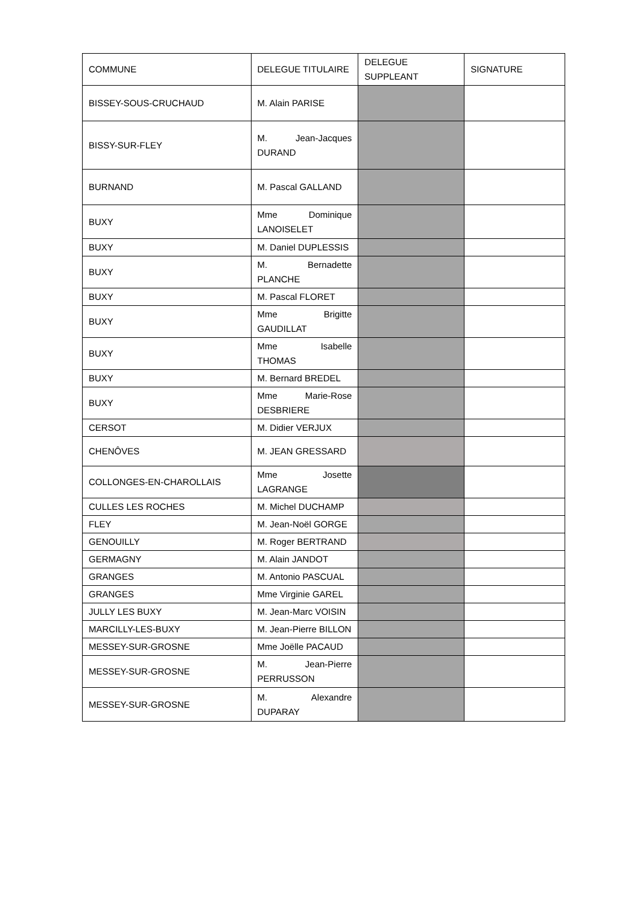| COMMUNE | DELEGUE TITULAIRE | DELEGUE SUPPLEANT | SIGNATURE |
| --- | --- | --- | --- |
| BISSEY-SOUS-CRUCHAUD | M. Alain PARISE | | |
| BISSY-SUR-FLEY | M. Jean-Jacques DURAND | | |
| BURNAND | M. Pascal GALLAND | | |
| BUXY | Mme Dominique LANOISELET | | |
| BUXY | M. Daniel DUPLESSIS | | |
| BUXY | M. Bernadette PLANCHE | | |
| BUXY | M. Pascal FLORET | | |
| BUXY | Mme Brigitte GAUDILLAT | | |
| BUXY | Mme Isabelle THOMAS | | |
| BUXY | M. Bernard BREDEL | | |
| BUXY | Mme Marie-Rose DESBRIERE | | |
| CERSOT | M. Didier VERJUX | | |
| CHENÔVES | M. JEAN GRESSARD | | |
| COLLONGES-EN-CHAROLLAIS | Mme Josette LAGRANGE | | |
| CULLES LES ROCHES | M. Michel DUCHAMP | | |
| FLEY | M. Jean-Noël GORGE | | |
| GENOUILLY | M. Roger BERTRAND | | |
| GERMAGNY | M. Alain JANDOT | | |
| GRANGES | M. Antonio PASCUAL | | |
| GRANGES | Mme Virginie GAREL | | |
| JULLY LES BUXY | M. Jean-Marc VOISIN | | |
| MARCILLY-LES-BUXY | M. Jean-Pierre BILLON | | |
| MESSEY-SUR-GROSNE | Mme Joëlle PACAUD | | |
| MESSEY-SUR-GROSNE | M. Jean-Pierre PERRUSSON | | |
| MESSEY-SUR-GROSNE | M. Alexandre DUPARAY | | |